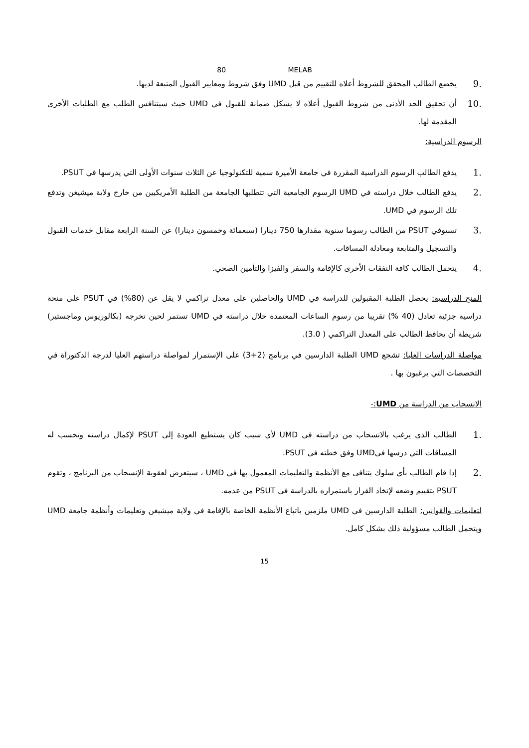80 MELAB
.9 يخضع الطالب المحقق للشروط أعلاه للتقييم من قبل UMD وفق شروط ومعايير القبول المتبعة لديها.
.10 أن تحقيق الحد الأدنى من شروط القبول أعلاه لا يشكل ضمانة للقبول في UMD حيث سيتنافس الطلب مع الطلبات الأخرى المقدمة لها.
الرسوم الدراسية:
.1 يدفع الطالب الرسوم الدراسية المقررة في جامعة الأميرة سمية للتكنولوجيا عن الثلاث سنوات الأولى التي يدرسها في PSUT.
.2 يدفع الطالب خلال دراسته في UMD الرسوم الجامعية التي تتطلبها الجامعة من الطلبة الأمريكيين من خارج ولاية ميشيغن وتدفع تلك الرسوم في UMD.
.3 تستوفي PSUT من الطالب رسوما سنوية مقدارها 750 دينارا (سبعمائة وخمسون دينارا) عن السنة الرابعة مقابل خدمات القبول والتسجيل والمتابعة ومعادلة المساقات.
.4 يتحمل الطالب كافة النفقات الأخرى كالإقامة والسفر والفيزا والتأمين الصحي.
المنح الدراسية: يحصل الطلبة المقبولين للدراسة في UMD والحاصلين على معدل تراكمي لا يقل عن (80%) في PSUT على منحة دراسية جزئية تعادل (40 %) تقريبا من رسوم الساعات المعتمدة خلال دراسته في UMD تستمر لحين تخرجه (بكالوريوس وماجستير) شريطة أن يحافظ الطالب على المعدل التراكمي ( 3.0).
مواصلة الدراسات العليا: تشجع UMD الطلبة الدارسين في برنامج (2+3) على الإستمرار لمواصلة دراستهم العليا لدرجة الدكتوراة في التخصصات التي يرغبون بها .
الانسحاب من الدراسة من UMD:-
.1 الطالب الذي يرغب بالانسحاب من دراسته في UMD لأي سبب كان يستطيع العودة إلى PSUT لإكمال دراسته وتحسب له المساقات التي درسها فيUMD وفق خطته في PSUT.
.2 إذا قام الطالب بأي سلوك يتنافى مع الأنظمة والتعليمات المعمول بها في UMD ، سيتعرض لعقوبة الإنسحاب من البرنامج ، وتقوم PSUT بتقييم وضعه لإتخاذ القرار باستمراره بالدراسة في PSUT من عدمه.
لتعليمات والقوانين: الطلبة الدارسين في UMD ملزمين باتباع الأنظمة الخاصة بالإقامة في ولاية ميشيغن وتعليمات وأنظمة جامعة UMD ويتحمل الطالب مسؤولية ذلك بشكل كامل.
15